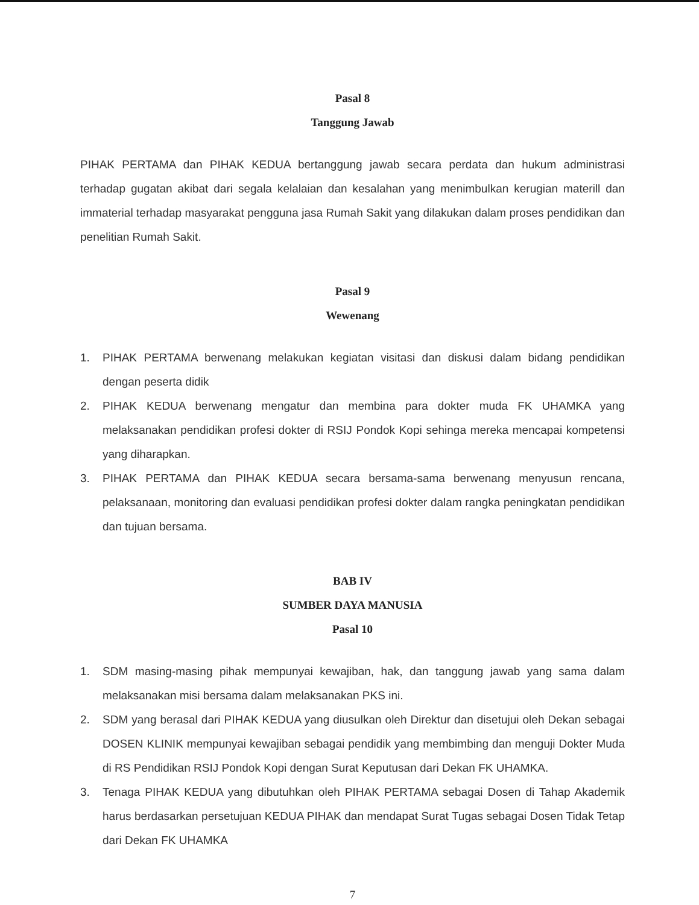Pasal 8
Tanggung Jawab
PIHAK PERTAMA dan PIHAK KEDUA bertanggung jawab secara perdata dan hukum administrasi terhadap gugatan akibat dari segala kelalaian dan kesalahan yang menimbulkan kerugian materill dan immaterial terhadap masyarakat pengguna jasa Rumah Sakit yang dilakukan dalam proses pendidikan dan penelitian Rumah Sakit.
Pasal 9
Wewenang
1. PIHAK PERTAMA berwenang melakukan kegiatan visitasi dan diskusi dalam bidang pendidikan dengan peserta didik
2. PIHAK KEDUA berwenang mengatur dan membina para dokter muda FK UHAMKA yang melaksanakan pendidikan profesi dokter di RSIJ Pondok Kopi sehinga mereka mencapai kompetensi yang diharapkan.
3. PIHAK PERTAMA dan PIHAK KEDUA secara bersama-sama berwenang menyusun rencana, pelaksanaan, monitoring dan evaluasi pendidikan profesi dokter dalam rangka peningkatan pendidikan dan tujuan bersama.
BAB IV
SUMBER DAYA MANUSIA
Pasal 10
1. SDM masing-masing pihak mempunyai kewajiban, hak, dan tanggung jawab yang sama dalam melaksanakan misi bersama dalam melaksanakan PKS ini.
2. SDM yang berasal dari PIHAK KEDUA yang diusulkan oleh Direktur dan disetujui oleh Dekan sebagai DOSEN KLINIK mempunyai kewajiban sebagai pendidik yang membimbing dan menguji Dokter Muda di RS Pendidikan RSIJ Pondok Kopi dengan Surat Keputusan dari Dekan FK UHAMKA.
3. Tenaga PIHAK KEDUA yang dibutuhkan oleh PIHAK PERTAMA sebagai Dosen di Tahap Akademik harus berdasarkan persetujuan KEDUA PIHAK dan mendapat Surat Tugas sebagai Dosen Tidak Tetap dari Dekan FK UHAMKA
7